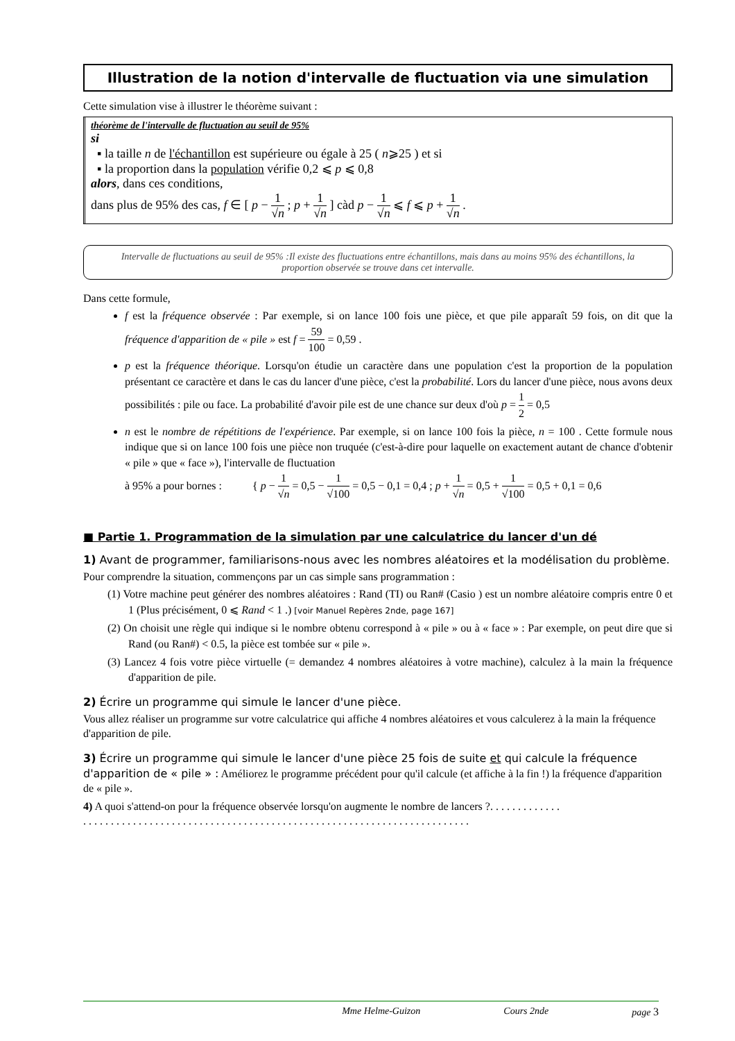Illustration de la notion d'intervalle de fluctuation via une simulation
Cette simulation vise à illustrer le théorème suivant :
théorème de l'intervalle de fluctuation au seuil de 95%
si
▪ la taille n de l'échantillon est supérieure ou égale à 25 ( n⩾25 ) et si
▪ la proportion dans la population vérifie 0,2 ⩽ p ⩽ 0,8
alors, dans ces conditions,
dans plus de 95% des cas, f ∈ [ p − 1 √n ; p + 1 √n ] càd p − 1 √n ⩽ f ⩽ p + 1 √n .
Intervalle de fluctuations au seuil de 95% :Il existe des fluctuations entre échantillons, mais dans au moins 95% des échantillons, la proportion observée se trouve dans cet intervalle.
Dans cette formule,
f est la fréquence observée : Par exemple, si on lance 100 fois une pièce, et que pile apparaît 59 fois, on dit que la fréquence d'apparition de « pile » est f = 59 100 = 0,59 .
p est la fréquence théorique. Lorsqu'on étudie un caractère dans une population c'est la proportion de la population présentant ce caractère et dans le cas du lancer d'une pièce, c'est la probabilité. Lors du lancer d'une pièce, nous avons deux possibilités : pile ou face. La probabilité d'avoir pile est de une chance sur deux d'où p = 1 2 = 0,5
n est le nombre de répétitions de l'expérience. Par exemple, si on lance 100 fois la pièce, n = 100 . Cette formule nous indique que si on lance 100 fois une pièce non truquée (c'est-à-dire pour laquelle on exactement autant de chance d'obtenir « pile » que « face »), l'intervalle de fluctuation
à 95% a pour bornes : { p − 1 √n = 0,5 − 1 √100 = 0,5 − 0,1 = 0,4 ; p + 1 √n = 0,5 + 1 √100 = 0,5 + 0,1 = 0,6
■ Partie 1. Programmation de la simulation par une calculatrice du lancer d'un dé
1) Avant de programmer, familiarisons-nous avec les nombres aléatoires et la modélisation du problème.
Pour comprendre la situation, commençons par un cas simple sans programmation :
(1) Votre machine peut générer des nombres aléatoires : Rand (TI) ou Ran# (Casio ) est un nombre aléatoire compris entre 0 et 1 (Plus précisément, 0 ⩽ Rand < 1 .) [voir Manuel Repères 2nde, page 167]
(2) On choisit une règle qui indique si le nombre obtenu correspond à « pile » ou à « face » : Par exemple, on peut dire que si Rand (ou Ran#) < 0.5, la pièce est tombée sur « pile ».
(3) Lancez 4 fois votre pièce virtuelle (= demandez 4 nombres aléatoires à votre machine), calculez à la main la fréquence d'apparition de pile.
2) Écrire un programme qui simule le lancer d'une pièce.
Vous allez réaliser un programme sur votre calculatrice qui affiche 4 nombres aléatoires et vous calculerez à la main la fréquence d'apparition de pile.
3) Écrire un programme qui simule le lancer d'une pièce 25 fois de suite et qui calcule la fréquence d'apparition de « pile » : Améliorez le programme précédent pour qu'il calcule (et affiche à la fin !) la fréquence d'apparition de « pile ».
4) A quoi s'attend-on pour la fréquence observée lorsqu'on augmente le nombre de lancers ?. . . . . . . . . . . . .
. . . . . . . . . . . . . . . . . . . . . . . . . . . . . . . . . . . . . . . . . . . . . . . . . . . . . . . . . . . . . . . . . . . . . .
Mme Helme-Guizon Cours 2nde page 3